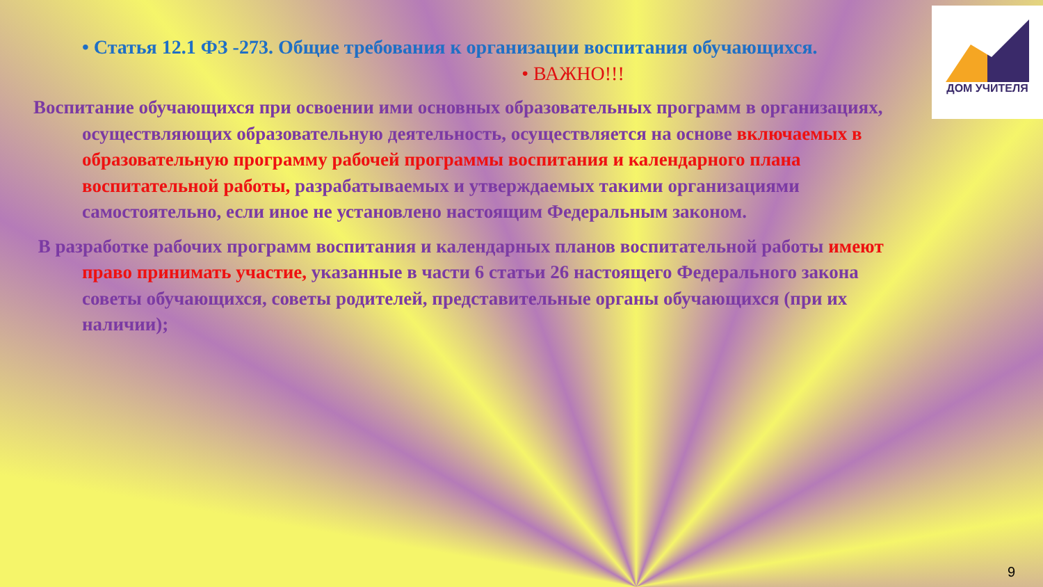• Статья 12.1 ФЗ -273. Общие требования к организации воспитания обучающихся.
• ВАЖНО!!!
Воспитание обучающихся при освоении ими основных образовательных программ в организациях, осуществляющих образовательную деятельность, осуществляется на основе включаемых в образовательную программу рабочей программы воспитания и календарного плана воспитательной работы, разрабатываемых и утверждаемых такими организациями самостоятельно, если иное не установлено настоящим Федеральным законом.
В разработке рабочих программ воспитания и календарных планов воспитательной работы имеют право принимать участие, указанные в части 6 статьи 26 настоящего Федерального закона советы обучающихся, советы родителей, представительные органы обучающихся (при их наличии);
ДОМ УЧИТЕЛЯ
9